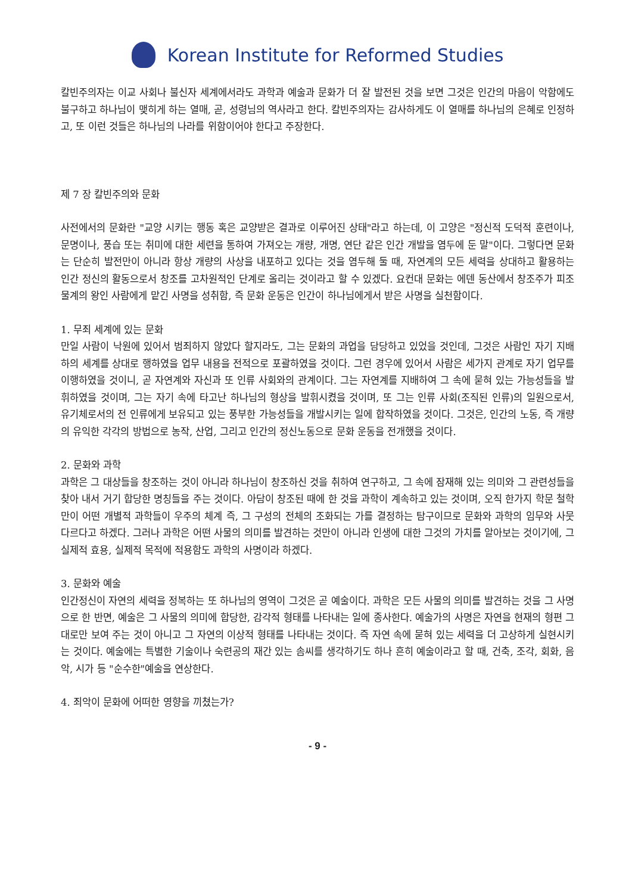Korean Institute for Reformed Studies
칼빈주의자는 이교 사회나 불신자 세계에서라도 과학과 예술과 문화가 더 잘 발전된 것을 보면 그것은 인간의 마음이 악함에도 불구하고 하나님이 맺히게 하는 열매, 곧, 성령님의 역사라고 한다. 칼빈주의자는 감사하게도 이 열매를 하나님의 은혜로 인정하고, 또 이런 것들은 하나님의 나라를 위함이어야 한다고 주장한다.
제 7 장 칼빈주의와 문화
사전에서의 문화란 "교양 시키는 행동 혹은 교양받은 결과로 이루어진 상태"라고 하는데, 이 고양은 "정신적 도덕적 훈련이나, 문명이나, 풍습 또는 취미에 대한 세련을 통하여 가져오는 개량, 개명, 연단 같은 인간 개발을 염두에 둔 말"이다. 그렇다면 문화는 단순히 발전만이 아니라 항상 개량의 사상을 내포하고 있다는 것을 염두해 둘 때, 자연계의 모든 세력을 상대하고 활용하는 인간 정신의 활동으로서 창조를 고차원적인 단계로 올리는 것이라고 할 수 있겠다. 요컨대 문화는 에덴 동산에서 창조주가 피조물계의 왕인 사람에게 맡긴 사명을 성취함, 즉 문화 운동은 인간이 하나님에게서 받은 사명을 실천함이다.
1. 무죄 세계에 있는 문화
만일 사람이 낙원에 있어서 범죄하지 않았다 할지라도, 그는 문화의 과업을 담당하고 있었을 것인데, 그것은 사람인 자기 지배 하의 세계를 상대로 행하였을 업무 내용을 전적으로 포괄하였을 것이다. 그런 경우에 있어서 사람은 세가지 관계로 자기 업무를 이행하였을 것이니, 곧 자연계와 자신과 또 인류 사회와의 관계이다. 그는 자연계를 지배하여 그 속에 묻혀 있는 가능성들을 발휘하였을 것이며, 그는 자기 속에 타고난 하나님의 형상을 발휘시켰을 것이며, 또 그는 인류 사회(조직된 인류)의 일원으로서, 유기체로서의 전 인류에게 보유되고 있는 풍부한 가능성들을 개발시키는 일에 합작하였을 것이다. 그것은, 인간의 노동, 즉 개량의 유익한 각각의 방법으로 농작, 산업, 그리고 인간의 정신노동으로 문화 운동을 전개했을 것이다.
2. 문화와 과학
과학은 그 대상들을 창조하는 것이 아니라 하나님이 창조하신 것을 취하여 연구하고, 그 속에 잠재해 있는 의미와 그 관련성들을 찾아 내서 거기 합당한 명칭들을 주는 것이다. 아담이 창조된 때에 한 것을 과학이 계속하고 있는 것이며, 오직 한가지 학문 철학만이 어떤 개별적 과학들이 우주의 체계 즉, 그 구성의 전체의 조화되는 가를 결정하는 탐구이므로 문화와 과학의 임무와 사뭇 다르다고 하겠다. 그러나 과학은 어떤 사물의 의미를 발견하는 것만이 아니라 인생에 대한 그것의 가치를 알아보는 것이기에, 그 실제적 효용, 실제적 목적에 적용함도 과학의 사명이라 하겠다.
3. 문화와 예술
인간정신이 자연의 세력을 정복하는 또 하나님의 영역이 그것은 곧 예술이다. 과학은 모든 사물의 의미를 발견하는 것을 그 사명으로 한 반면, 예술은 그 사물의 의미에 합당한, 감각적 형태를 나타내는 일에 종사한다. 예술가의 사명은 자연을 현재의 형편 그대로만 보여 주는 것이 아니고 그 자연의 이상적 형태를 나타내는 것이다. 즉 자연 속에 묻혀 있는 세력을 더 고상하게 실현시키는 것이다. 예술에는 특별한 기술이나 숙련공의 재간 있는 솜씨를 생각하기도 하나 흔히 예술이라고 할 때, 건축, 조각, 회화, 음악, 시가 등 "순수한"예술을 연상한다.
4. 죄악이 문화에 어떠한 영향을 끼쳤는가?
- 9 -